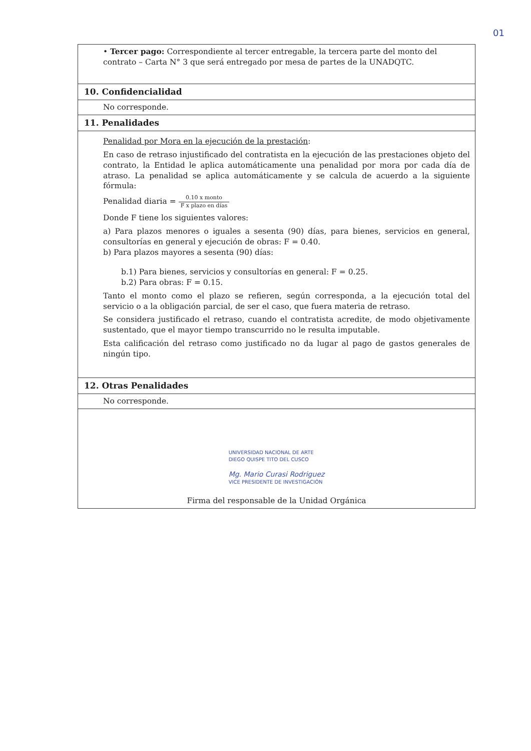01
| • Tercer pago: Correspondiente al tercer entregable, la tercera parte del monto del contrato – Carta N° 3 que será entregado por mesa de partes de la UNADQTC. |
| 10. Confidencialidad |
| No corresponde. |
| 11. Penalidades |
| Penalidad por Mora en la ejecución de la prestación : En caso de retraso injustificado del contratista en la ejecución de las prestaciones objeto del contrato, la Entidad le aplica automáticamente una penalidad por mora por cada día de atraso. La penalidad se aplica automáticamente y se calcula de acuerdo a la siguiente fórmula: Penalidad diaria = 0.10 x monto F x plazo en días Donde F tiene los siguientes valores: a) Para plazos menores o iguales a sesenta (90) días, para bienes, servicios en general, consultorías en general y ejecución de obras: F = 0.40. b) Para plazos mayores a sesenta (90) días: b.1) Para bienes, servicios y consultorías en general: F = 0.25. b.2) Para obras: F = 0.15. Tanto el monto como el plazo se refieren, según corresponda, a la ejecución total del servicio o a la obligación parcial, de ser el caso, que fuera materia de retraso. Se considera justificado el retraso, cuando el contratista acredite, de modo objetivamente sustentado, que el mayor tiempo transcurrido no le resulta imputable. Esta calificación del retraso como justificado no da lugar al pago de gastos generales de ningún tipo. |
| 12. Otras Penalidades |
| No corresponde. |
| UNIVERSIDAD NACIONAL DE ARTE DIEGO QUISPE TITO DEL CUSCO Mg. Mario Curasi Rodriguez VICE PRESIDENTE DE INVESTIGACIÓN Firma del responsable de la Unidad Orgánica |